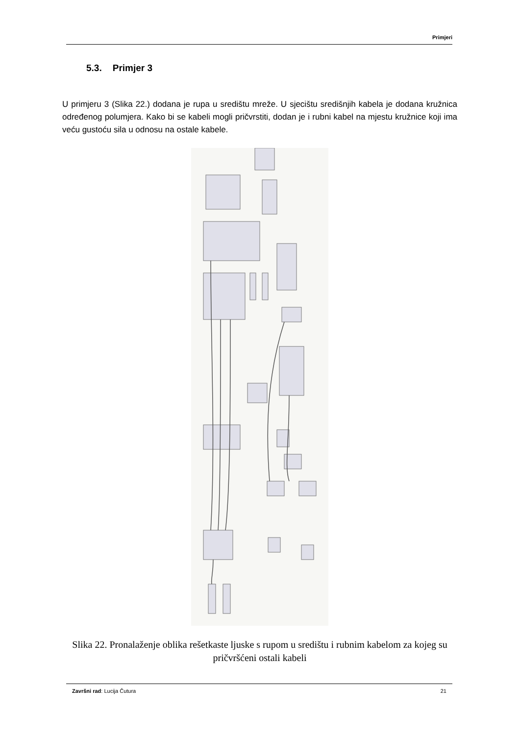Primjeri
5.3. Primjer 3
U primjeru 3 (Slika 22.) dodana je rupa u središtu mreže. U sjecištu središnjih kabela je dodana kružnica određenog polumjera. Kako bi se kabeli mogli pričvrstiti, dodan je i rubni kabel na mjestu kružnice koji ima veću gustoću sila u odnosu na ostale kabele.
Slika 22. Pronalaženje oblika rešetkaste ljuske s rupom u središtu i rubnim kabelom za kojeg su pričvršćeni ostali kabeli
Završni rad: Lucija Čutura 21